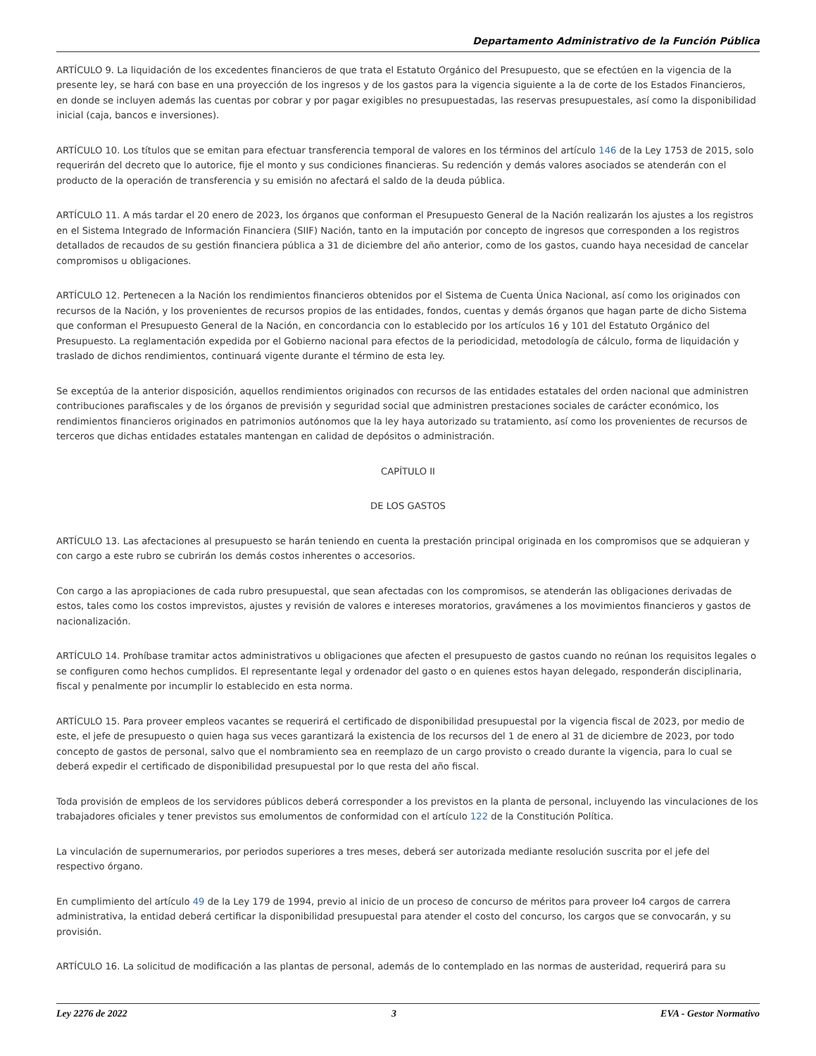Departamento Administrativo de la Función Pública
ARTÍCULO 9. La liquidación de los excedentes financieros de que trata el Estatuto Orgánico del Presupuesto, que se efectúen en la vigencia de la presente ley, se hará con base en una proyección de los ingresos y de los gastos para la vigencia siguiente a la de corte de los Estados Financieros, en donde se incluyen además las cuentas por cobrar y por pagar exigibles no presupuestadas, las reservas presupuestales, así como la disponibilidad inicial (caja, bancos e inversiones).
ARTÍCULO 10. Los títulos que se emitan para efectuar transferencia temporal de valores en los términos del artículo 146 de la Ley 1753 de 2015, solo requerirán del decreto que lo autorice, fije el monto y sus condiciones financieras. Su redención y demás valores asociados se atenderán con el producto de la operación de transferencia y su emisión no afectará el saldo de la deuda pública.
ARTÍCULO 11. A más tardar el 20 enero de 2023, los órganos que conforman el Presupuesto General de la Nación realizarán los ajustes a los registros en el Sistema Integrado de Información Financiera (SIIF) Nación, tanto en la imputación por concepto de ingresos que corresponden a los registros detallados de recaudos de su gestión financiera pública a 31 de diciembre del año anterior, como de los gastos, cuando haya necesidad de cancelar compromisos u obligaciones.
ARTÍCULO 12. Pertenecen a la Nación los rendimientos financieros obtenidos por el Sistema de Cuenta Única Nacional, así como los originados con recursos de la Nación, y los provenientes de recursos propios de las entidades, fondos, cuentas y demás órganos que hagan parte de dicho Sistema que conforman el Presupuesto General de la Nación, en concordancia con lo establecido por los artículos 16 y 101 del Estatuto Orgánico del Presupuesto. La reglamentación expedida por el Gobierno nacional para efectos de la periodicidad, metodología de cálculo, forma de liquidación y traslado de dichos rendimientos, continuará vigente durante el término de esta ley.
Se exceptúa de la anterior disposición, aquellos rendimientos originados con recursos de las entidades estatales del orden nacional que administren contribuciones parafiscales y de los órganos de previsión y seguridad social que administren prestaciones sociales de carácter económico, los rendimientos financieros originados en patrimonios autónomos que la ley haya autorizado su tratamiento, así como los provenientes de recursos de terceros que dichas entidades estatales mantengan en calidad de depósitos o administración.
CAPÍTULO II
DE LOS GASTOS
ARTÍCULO 13. Las afectaciones al presupuesto se harán teniendo en cuenta la prestación principal originada en los compromisos que se adquieran y con cargo a este rubro se cubrirán los demás costos inherentes o accesorios.
Con cargo a las apropiaciones de cada rubro presupuestal, que sean afectadas con los compromisos, se atenderán las obligaciones derivadas de estos, tales como los costos imprevistos, ajustes y revisión de valores e intereses moratorios, gravámenes a los movimientos financieros y gastos de nacionalización.
ARTÍCULO 14. Prohíbase tramitar actos administrativos u obligaciones que afecten el presupuesto de gastos cuando no reúnan los requisitos legales o se configuren como hechos cumplidos. El representante legal y ordenador del gasto o en quienes estos hayan delegado, responderán disciplinaria, fiscal y penalmente por incumplir lo establecido en esta norma.
ARTÍCULO 15. Para proveer empleos vacantes se requerirá el certificado de disponibilidad presupuestal por la vigencia fiscal de 2023, por medio de este, el jefe de presupuesto o quien haga sus veces garantizará la existencia de los recursos del 1 de enero al 31 de diciembre de 2023, por todo concepto de gastos de personal, salvo que el nombramiento sea en reemplazo de un cargo provisto o creado durante la vigencia, para lo cual se deberá expedir el certificado de disponibilidad presupuestal por lo que resta del año fiscal.
Toda provisión de empleos de los servidores públicos deberá corresponder a los previstos en la planta de personal, incluyendo las vinculaciones de los trabajadores oficiales y tener previstos sus emolumentos de conformidad con el artículo 122 de la Constitución Política.
La vinculación de supernumerarios, por periodos superiores a tres meses, deberá ser autorizada mediante resolución suscrita por el jefe del respectivo órgano.
En cumplimiento del artículo 49 de la Ley 179 de 1994, previo al inicio de un proceso de concurso de méritos para proveer Io4 cargos de carrera administrativa, la entidad deberá certificar la disponibilidad presupuestal para atender el costo del concurso, los cargos que se convocarán, y su provisión.
ARTÍCULO 16. La solicitud de modificación a las plantas de personal, además de lo contemplado en las normas de austeridad, requerirá para su
Ley 2276 de 2022 3 EVA - Gestor Normativo